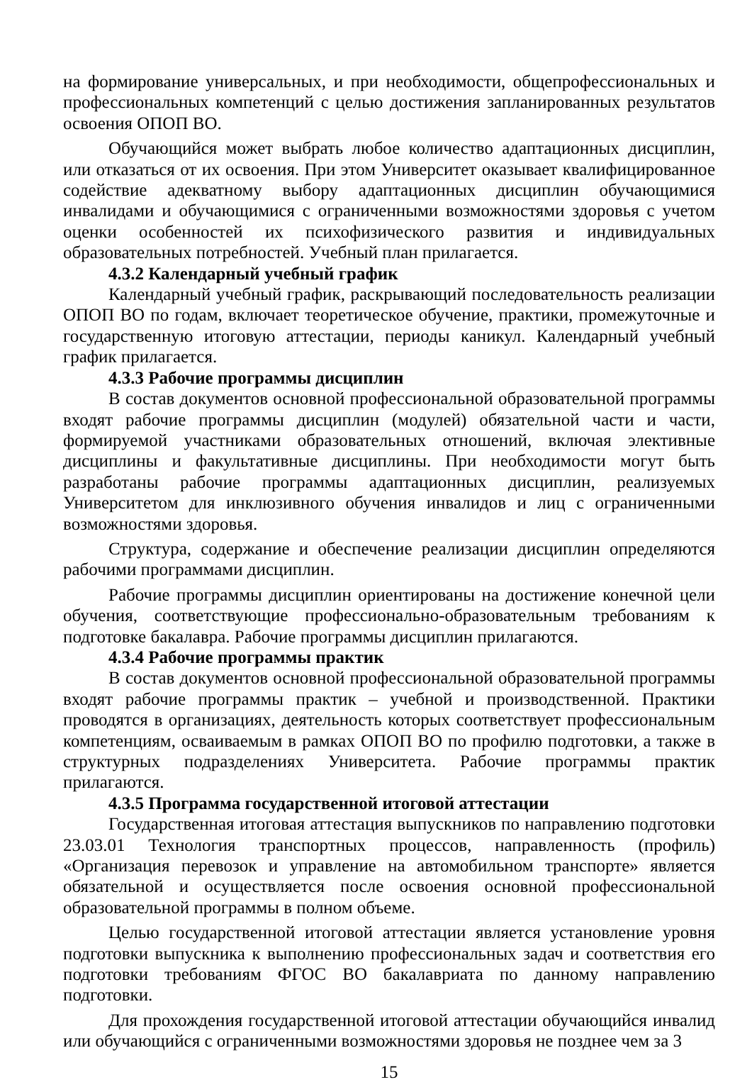на формирование универсальных, и при необходимости, общепрофессиональных и профессиональных компетенций с целью достижения запланированных результатов освоения ОПОП ВО.
Обучающийся может выбрать любое количество адаптационных дисциплин, или отказаться от их освоения. При этом Университет оказывает квалифицированное содействие адекватному выбору адаптационных дисциплин обучающимися инвалидами и обучающимися с ограниченными возможностями здоровья с учетом оценки особенностей их психофизического развития и индивидуальных образовательных потребностей. Учебный план прилагается.
4.3.2 Календарный учебный график
Календарный учебный график, раскрывающий последовательность реализации ОПОП ВО по годам, включает теоретическое обучение, практики, промежуточные и государственную итоговую аттестации, периоды каникул. Календарный учебный график прилагается.
4.3.3 Рабочие программы дисциплин
В состав документов основной профессиональной образовательной программы входят рабочие программы дисциплин (модулей) обязательной части и части, формируемой участниками образовательных отношений, включая элективные дисциплины и факультативные дисциплины. При необходимости могут быть разработаны рабочие программы адаптационных дисциплин, реализуемых Университетом для инклюзивного обучения инвалидов и лиц с ограниченными возможностями здоровья.
Структура, содержание и обеспечение реализации дисциплин определяются рабочими программами дисциплин.
Рабочие программы дисциплин ориентированы на достижение конечной цели обучения, соответствующие профессионально-образовательным требованиям к подготовке бакалавра. Рабочие программы дисциплин прилагаются.
4.3.4 Рабочие программы практик
В состав документов основной профессиональной образовательной программы входят рабочие программы практик – учебной и производственной. Практики проводятся в организациях, деятельность которых соответствует профессиональным компетенциям, осваиваемым в рамках ОПОП ВО по профилю подготовки, а также в структурных подразделениях Университета. Рабочие программы практик прилагаются.
4.3.5 Программа государственной итоговой аттестации
Государственная итоговая аттестация выпускников по направлению подготовки 23.03.01 Технология транспортных процессов, направленность (профиль) «Организация перевозок и управление на автомобильном транспорте» является обязательной и осуществляется после освоения основной профессиональной образовательной программы в полном объеме.
Целью государственной итоговой аттестации является установление уровня подготовки выпускника к выполнению профессиональных задач и соответствия его подготовки требованиям ФГОС ВО бакалавриата по данному направлению подготовки.
Для прохождения государственной итоговой аттестации обучающийся инвалид или обучающийся с ограниченными возможностями здоровья не позднее чем за 3
15